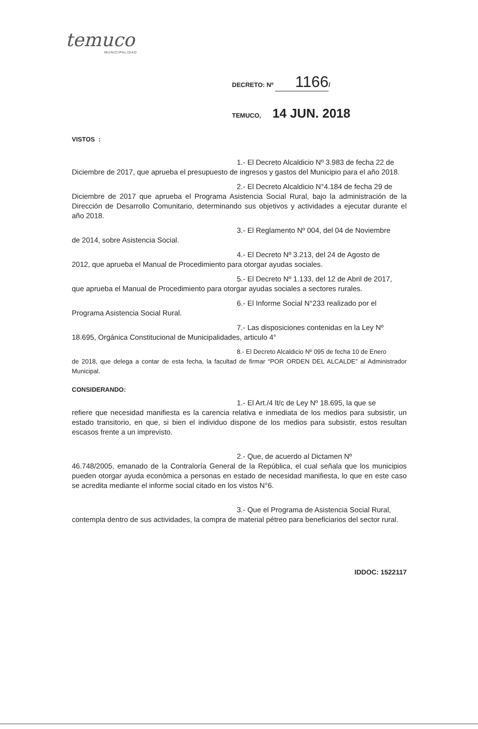temuco
MUNICIPALIDAD
DECRETO: Nº 1166 /
TEMUCO, 14 JUN. 2018
VISTOS :
1.- El Decreto Alcaldicio Nº 3.983 de fecha 22 de
Diciembre de 2017, que aprueba el presupuesto de ingresos y gastos del Municipio para el año 2018.
2.- El Decreto Alcaldicio N°4.184 de fecha 29 de
Diciembre de 2017 que aprueba el Programa Asistencia Social Rural, bajo la administración de la Dirección de Desarrollo Comunitario, determinando sus objetivos y actividades a ejecutar durante el año 2018.
3.- El Reglamento Nº 004, del 04 de Noviembre
de 2014, sobre Asistencia Social.
4.- El Decreto Nº 3.213, del 24 de Agosto de
2012, que aprueba el Manual de Procedimiento para otorgar ayudas sociales.
5.- El Decreto Nº 1.133, del 12 de Abril de 2017,
que aprueba el Manual de Procedimiento para otorgar ayudas sociales a sectores rurales.
6.- El Informe Social N°233 realizado por el
Programa Asistencia Social Rural.
7.- Las disposiciones contenidas en la Ley Nº
18.695, Orgánica Constitucional de Municipalidades, articulo 4°
8.- El Decreto Alcaldicio Nº 095 de fecha 10 de Enero
de 2018, que delega a contar de esta fecha, la facultad de firmar “POR ORDEN DEL ALCALDE” al Administrador Municipal.
CONSIDERANDO:
1.- El Art./4 lt/c de Ley Nº 18.695, la que se
refiere que necesidad manifiesta es la carencia relativa e inmediata de los medios para subsistir, un estado transitorio, en que, si bien el individuo dispone de los medios para subsistir, estos resultan escasos frente a un imprevisto.
2.- Que, de acuerdo al Dictamen Nº
46.748/2005, emanado de la Contraloría General de la República, el cual señala que los municipios pueden otorgar ayuda económica a personas en estado de necesidad manifiesta, lo que en este caso se acredita mediante el informe social citado en los vistos N°6.
3.- Que el Programa de Asistencia Social Rural,
contempla dentro de sus actividades, la compra de material pétreo para beneficiarios del sector rural.
IDDOC: 1522117